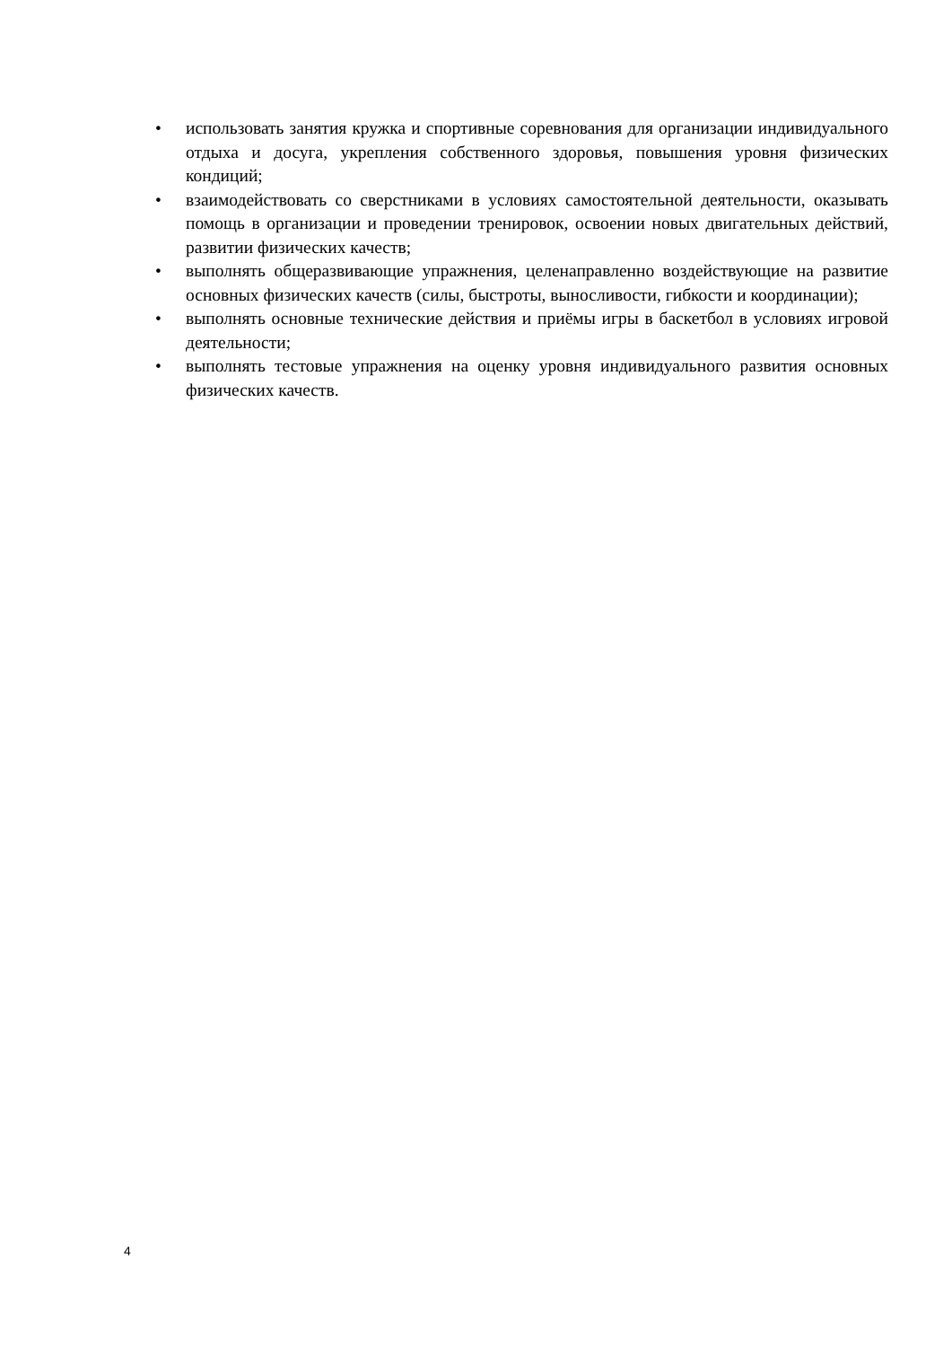• использовать занятия кружка и спортивные соревнования для организации индивидуального отдыха и досуга, укрепления собственного здоровья, повышения уровня физических кондиций;
• взаимодействовать со сверстниками в условиях самостоятельной деятельности, оказывать помощь в организации и проведении тренировок, освоении новых двигательных действий, развитии физических качеств;
• выполнять общеразвивающие упражнения, целенаправленно воздействующие на развитие основных физических качеств (силы, быстроты, выносливости, гибкости и координации);
• выполнять основные технические действия и приёмы игры в баскетбол в условиях игровой деятельности;
• выполнять тестовые упражнения на оценку уровня индивидуального развития основных физических качеств.
4